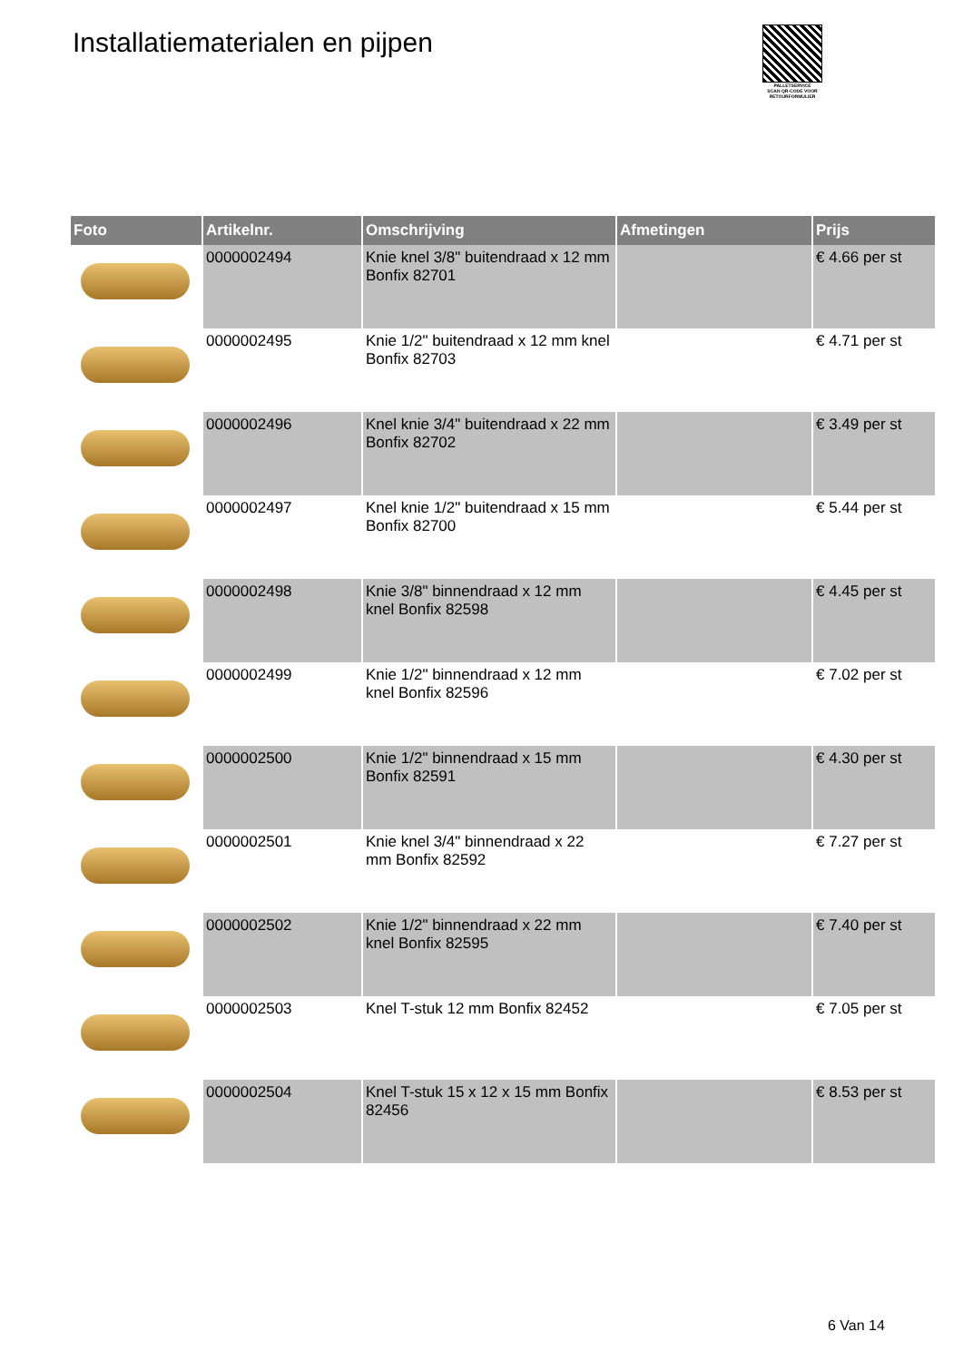Installatiematerialen en pijpen
PALLETSERVICE
SCAN QR-CODE VOOR RETOURFORMULIER
| Foto | Artikelnr. | Omschrijving | Afmetingen | Prijs |
| --- | --- | --- | --- | --- |
| | 0000002494 | Knie knel 3/8" buitendraad x 12 mm Bonfix 82701 | | € 4.66 per st |
| | 0000002495 | Knie 1/2" buitendraad x 12 mm knel Bonfix 82703 | | € 4.71 per st |
| | 0000002496 | Knel knie 3/4" buitendraad x 22 mm Bonfix 82702 | | € 3.49 per st |
| | 0000002497 | Knel knie 1/2" buitendraad x 15 mm Bonfix 82700 | | € 5.44 per st |
| | 0000002498 | Knie 3/8" binnendraad x 12 mm knel Bonfix 82598 | | € 4.45 per st |
| | 0000002499 | Knie 1/2" binnendraad x 12 mm knel Bonfix 82596 | | € 7.02 per st |
| | 0000002500 | Knie 1/2" binnendraad x 15 mm Bonfix 82591 | | € 4.30 per st |
| | 0000002501 | Knie knel 3/4" binnendraad x 22 mm Bonfix 82592 | | € 7.27 per st |
| | 0000002502 | Knie 1/2" binnendraad x 22 mm knel Bonfix 82595 | | € 7.40 per st |
| | 0000002503 | Knel T-stuk 12 mm Bonfix 82452 | | € 7.05 per st |
| | 0000002504 | Knel T-stuk 15 x 12 x 15 mm Bonfix 82456 | | € 8.53 per st |
6 Van 14